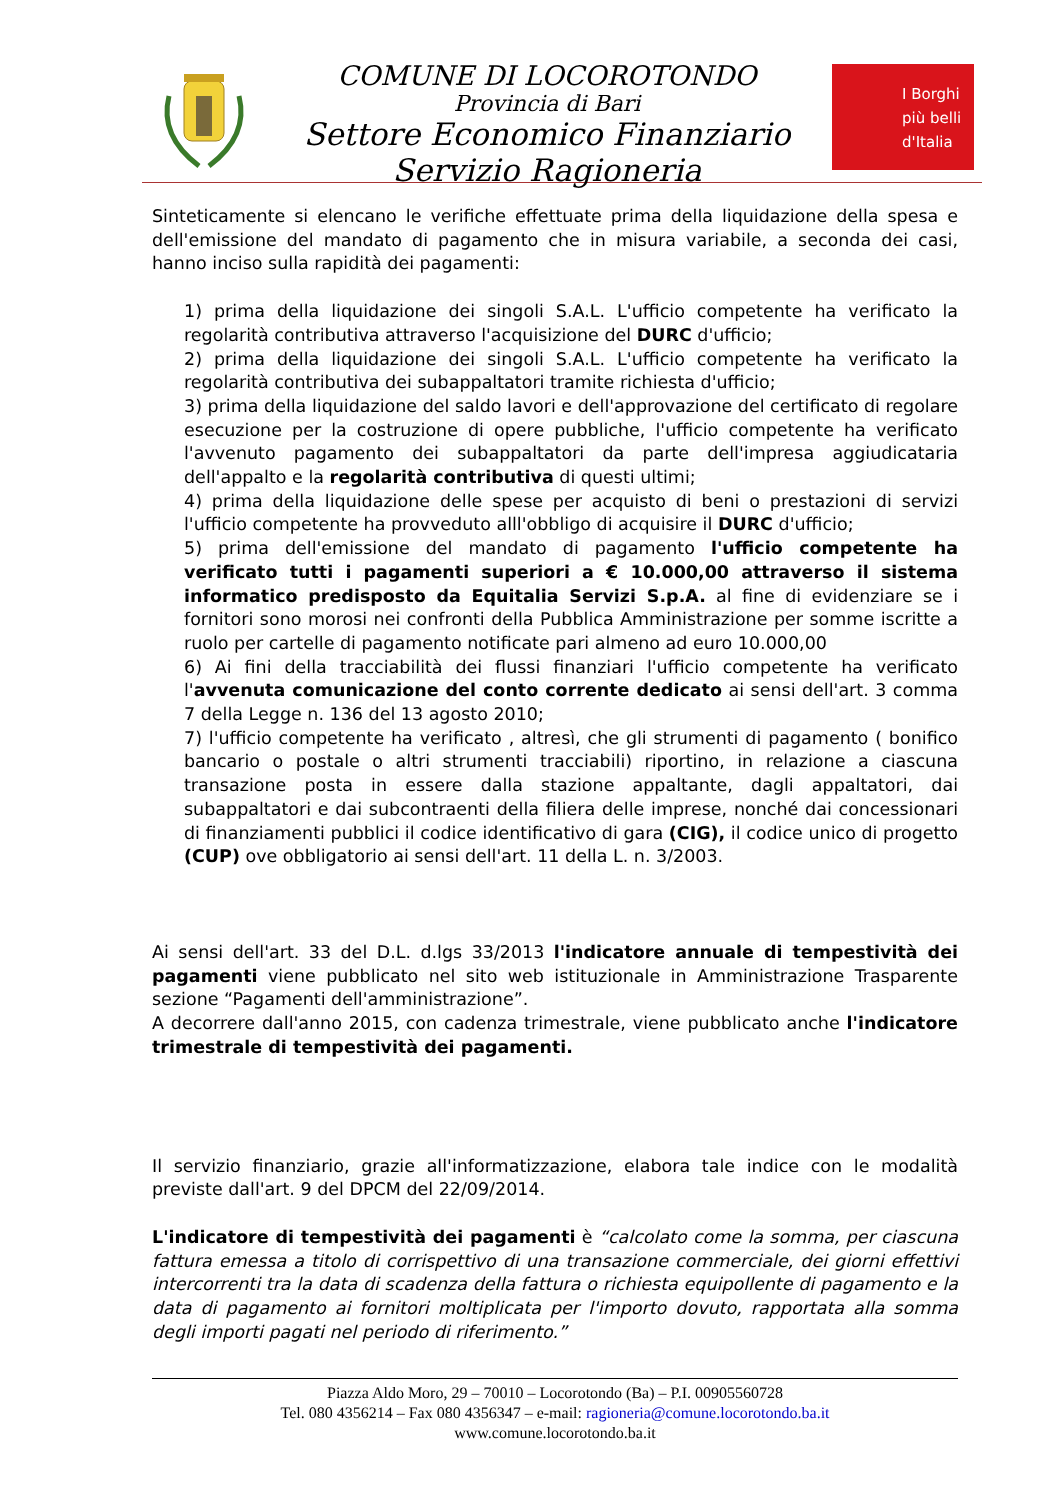COMUNE DI LOCOROTONDO
Provincia di Bari
Settore Economico Finanziario
Servizio Ragioneria
I Borghi
più belli
d'Italia
Sinteticamente si elencano le verifiche effettuate prima della liquidazione della spesa e dell'emissione del mandato di pagamento che in misura variabile, a seconda dei casi, hanno inciso sulla rapidità dei pagamenti:
1) prima della liquidazione dei singoli S.A.L. L'ufficio competente ha verificato la regolarità contributiva attraverso l'acquisizione del DURC d'ufficio;
2) prima della liquidazione dei singoli S.A.L. L'ufficio competente ha verificato la regolarità contributiva dei subappaltatori tramite richiesta d'ufficio;
3) prima della liquidazione del saldo lavori e dell'approvazione del certificato di regolare esecuzione per la costruzione di opere pubbliche, l'ufficio competente ha verificato l'avvenuto pagamento dei subappaltatori da parte dell'impresa aggiudicataria dell'appalto e la regolarità contributiva di questi ultimi;
4) prima della liquidazione delle spese per acquisto di beni o prestazioni di servizi l'ufficio competente ha provveduto alll'obbligo di acquisire il DURC d'ufficio;
5) prima dell'emissione del mandato di pagamento l'ufficio competente ha verificato tutti i pagamenti superiori a € 10.000,00 attraverso il sistema informatico predisposto da Equitalia Servizi S.p.A. al fine di evidenziare se i fornitori sono morosi nei confronti della Pubblica Amministrazione per somme iscritte a ruolo per cartelle di pagamento notificate pari almeno ad euro 10.000,00
6) Ai fini della tracciabilità dei flussi finanziari l'ufficio competente ha verificato l'avvenuta comunicazione del conto corrente dedicato ai sensi dell'art. 3 comma 7 della Legge n. 136 del 13 agosto 2010;
7) l'ufficio competente ha verificato , altresì, che gli strumenti di pagamento ( bonifico bancario o postale o altri strumenti tracciabili) riportino, in relazione a ciascuna transazione posta in essere dalla stazione appaltante, dagli appaltatori, dai subappaltatori e dai subcontraenti della filiera delle imprese, nonché dai concessionari di finanziamenti pubblici il codice identificativo di gara (CIG), il codice unico di progetto (CUP) ove obbligatorio ai sensi dell'art. 11 della L. n. 3/2003.
Ai sensi dell'art. 33 del D.L. d.lgs 33/2013 l'indicatore annuale di tempestività dei pagamenti viene pubblicato nel sito web istituzionale in Amministrazione Trasparente sezione “Pagamenti dell'amministrazione”.
A decorrere dall'anno 2015, con cadenza trimestrale, viene pubblicato anche l'indicatore trimestrale di tempestività dei pagamenti.
Il servizio finanziario, grazie all'informatizzazione, elabora tale indice con le modalità previste dall'art. 9 del DPCM del 22/09/2014.
L'indicatore di tempestività dei pagamenti è “calcolato come la somma, per ciascuna fattura emessa a titolo di corrispettivo di una transazione commerciale, dei giorni effettivi intercorrenti tra la data di scadenza della fattura o richiesta equipollente di pagamento e la data di pagamento ai fornitori moltiplicata per l'importo dovuto, rapportata alla somma degli importi pagati nel periodo di riferimento.”
Piazza Aldo Moro, 29 – 70010 – Locorotondo (Ba) – P.I. 00905560728
Tel. 080 4356214 – Fax 080 4356347 – e-mail: ragioneria@comune.locorotondo.ba.it
www.comune.locorotondo.ba.it